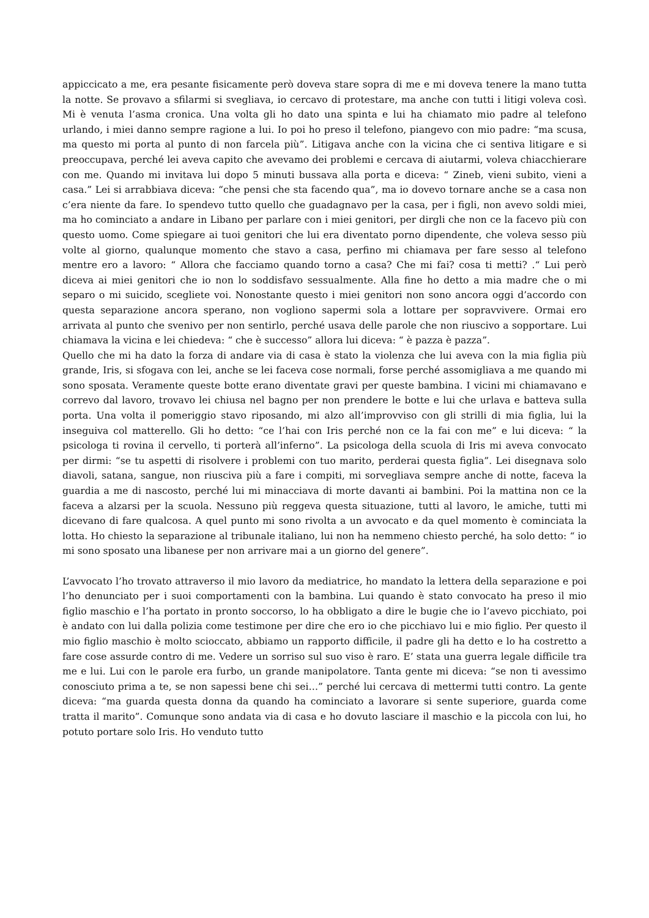appiccicato a me, era pesante fisicamente però doveva stare sopra di me e mi doveva tenere la mano tutta la notte. Se provavo a sfilarmi si svegliava, io cercavo di protestare, ma anche con tutti i litigi voleva così. Mi è venuta l’asma cronica. Una volta gli ho dato una spinta e lui ha chiamato mio padre al telefono urlando, i miei danno sempre ragione a lui. Io poi ho preso il telefono, piangevo con mio padre: “ma scusa, ma questo mi porta al punto di non farcela più”. Litigava anche con la vicina che ci sentiva litigare e si preoccupava, perché lei aveva capito che avevamo dei problemi e cercava di aiutarmi, voleva chiacchierare con me. Quando mi invitava lui dopo 5 minuti bussava alla porta e diceva: “ Zineb, vieni subito, vieni a casa.” Lei si arrabbiava diceva: “che pensi che sta facendo qua”, ma io dovevo tornare anche se a casa non c’era niente da fare. Io spendevo tutto quello che guadagnavo per la casa, per i figli, non avevo soldi miei, ma ho cominciato a andare in Libano per parlare con i miei genitori, per dirgli che non ce la facevo più con questo uomo. Come spiegare ai tuoi genitori che lui era diventato porno dipendente, che voleva sesso più volte al giorno, qualunque momento che stavo a casa, perfino mi chiamava per fare sesso al telefono mentre ero a lavoro: “ Allora che facciamo quando torno a casa? Che mi fai? cosa ti metti? .“ Lui però diceva ai miei genitori che io non lo soddisfavo sessualmente. Alla fine ho detto a mia madre che o mi separo o mi suicido, scegliete voi. Nonostante questo i miei genitori non sono ancora oggi d’accordo con questa separazione ancora sperano, non vogliono sapermi sola a lottare per sopravvivere. Ormai ero arrivata al punto che svenivo per non sentirlo, perché usava delle parole che non riuscivo a sopportare. Lui chiamava la vicina e lei chiedeva: “ che è successo” allora lui diceva: “ è pazza è pazza”.
Quello che mi ha dato la forza di andare via di casa è stato la violenza che lui aveva con la mia figlia più grande, Iris, si sfogava con lei, anche se lei faceva cose normali, forse perché assomigliava a me quando mi sono sposata. Veramente queste botte erano diventate gravi per queste bambina. I vicini mi chiamavano e correvo dal lavoro, trovavo lei chiusa nel bagno per non prendere le botte e lui che urlava e batteva sulla porta. Una volta il pomeriggio stavo riposando, mi alzo all’improvviso con gli strilli di mia figlia, lui la inseguiva col matterello. Gli ho detto: “ce l’hai con Iris perché non ce la fai con me” e lui diceva: “ la psicologa ti rovina il cervello, ti porterà all’inferno”. La psicologa della scuola di Iris mi aveva convocato per dirmi: “se tu aspetti di risolvere i problemi con tuo marito, perderai questa figlia”. Lei disegnava solo diavoli, satana, sangue, non riusciva più a fare i compiti, mi sorvegliava sempre anche di notte, faceva la guardia a me di nascosto, perché lui mi minacciava di morte davanti ai bambini. Poi la mattina non ce la faceva a alzarsi per la scuola. Nessuno più reggeva questa situazione, tutti al lavoro, le amiche, tutti mi dicevano di fare qualcosa. A quel punto mi sono rivolta a un avvocato e da quel momento è cominciata la lotta. Ho chiesto la separazione al tribunale italiano, lui non ha nemmeno chiesto perché, ha solo detto: “ io mi sono sposato una libanese per non arrivare mai a un giorno del genere”.
L’avvocato l’ho trovato attraverso il mio lavoro da mediatrice, ho mandato la lettera della separazione e poi l’ho denunciato per i suoi comportamenti con la bambina. Lui quando è stato convocato ha preso il mio figlio maschio e l’ha portato in pronto soccorso, lo ha obbligato a dire le bugie che io l’avevo picchiato, poi è andato con lui dalla polizia come testimone per dire che ero io che picchiavo lui e mio figlio. Per questo il mio figlio maschio è molto scioccato, abbiamo un rapporto difficile, il padre gli ha detto e lo ha costretto a fare cose assurde contro di me. Vedere un sorriso sul suo viso è raro. E’ stata una guerra legale difficile tra me e lui. Lui con le parole era furbo, un grande manipolatore. Tanta gente mi diceva: “se non ti avessimo conosciuto prima a te, se non sapessi bene chi sei…” perché lui cercava di mettermi tutti contro. La gente diceva: “ma guarda questa donna da quando ha cominciato a lavorare si sente superiore, guarda come tratta il marito”. Comunque sono andata via di casa e ho dovuto lasciare il maschio e la piccola con lui, ho potuto portare solo Iris. Ho venduto tutto